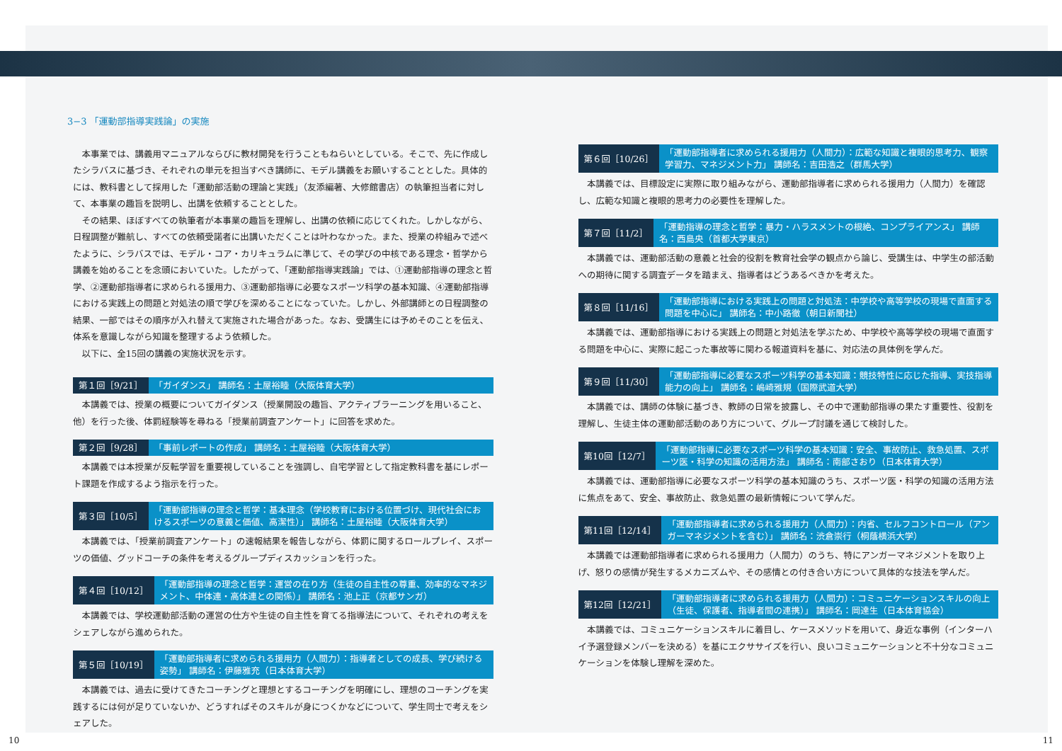3−3 「運動部指導実践論」の実施
本事業では、講義用マニュアルならびに教材開発を行うこともねらいとしている。そこで、先に作成したシラバスに基づき、それぞれの単元を担当すべき講師に、モデル講義をお願いすることとした。具体的には、教科書として採用した「運動部活動の理論と実践」（友添編著、大修館書店）の執筆担当者に対して、本事業の趣旨を説明し、出講を依頼することとした。
その結果、ほぼすべての執筆者が本事業の趣旨を理解し、出講の依頼に応じてくれた。しかしながら、日程調整が難航し、すべての依頼受諾者に出講いただくことは叶わなかった。また、授業の枠組みで述べたように、シラバスでは、モデル・コア・カリキュラムに準じて、その学びの中核である理念・哲学から講義を始めることを念頭においていた。したがって、「運動部指導実践論」では、①運動部指導の理念と哲学、②運動部指導者に求められる援用力、③運動部指導に必要なスポーツ科学の基本知識、④運動部指導における実践上の問題と対処法の順で学びを深めることになっていた。しかし、外部講師との日程調整の結果、一部ではその順序が入れ替えて実施された場合があった。なお、受講生には予めそのことを伝え、体系を意識しながら知識を整理するよう依頼した。
以下に、全15回の講義の実施状況を示す。
第１回［9/21］
「ガイダンス」 講師名：土屋裕睦（大阪体育大学）
本講義では、授業の概要についてガイダンス（授業開設の趣旨、アクティブラーニングを用いること、他）を行った後、体罰経験等を尋ねる「授業前調査アンケート」に回答を求めた。
第２回［9/28］
「事前レポートの作成」 講師名：土屋裕睦（大阪体育大学）
本講義では本授業が反転学習を重要視していることを強調し、自宅学習として指定教科書を基にレポート課題を作成するよう指示を行った。
第３回［10/5］
「運動部指導の理念と哲学：基本理念（学校教育における位置づけ、現代社会におけるスポーツの意義と価値、高潔性）」 講師名：土屋裕睦（大阪体育大学）
本講義では、「授業前調査アンケート」の速報結果を報告しながら、体罰に関するロールプレイ、スポーツの価値、グッドコーチの条件を考えるグループディスカッションを行った。
第４回［10/12］
「運動部指導の理念と哲学：運営の在り方（生徒の自主性の尊重、効率的なマネジメント、中体連・高体連との関係）」 講師名：池上正（京都サンガ）
本講義では、学校運動部活動の運営の仕方や生徒の自主性を育てる指導法について、それぞれの考えをシェアしながら進められた。
第５回［10/19］
「運動部指導者に求められる援用力（人間力）：指導者としての成長、学び続ける姿勢」 講師名：伊藤雅充（日本体育大学）
本講義では、過去に受けてきたコーチングと理想とするコーチングを明確にし、理想のコーチングを実践するには何が足りていないか、どうすればそのスキルが身につくかなどについて、学生同士で考えをシェアした。
第６回［10/26］
「運動部指導者に求められる援用力（人間力）：広範な知識と複眼的思考力、観察学習力、マネジメント力」 講師名：吉田浩之（群馬大学）
本講義では、目標設定に実際に取り組みながら、運動部指導者に求められる援用力（人間力）を確認し、広範な知識と複眼的思考力の必要性を理解した。
第７回［11/2］
「運動指導の理念と哲学：暴力・ハラスメントの根絶、コンプライアンス」 講師名：西島央（首都大学東京）
本講義では、運動部活動の意義と社会的役割を教育社会学の観点から論じ、受講生は、中学生の部活動への期待に関する調査データを踏まえ、指導者はどうあるべきかを考えた。
第８回［11/16］
「運動部指導における実践上の問題と対処法：中学校や高等学校の現場で直面する問題を中心に」 講師名：中小路徹（朝日新聞社）
本講義では、運動部指導における実践上の問題と対処法を学ぶため、中学校や高等学校の現場で直面する問題を中心に、実際に起こった事故等に関わる報道資料を基に、対応法の具体例を学んだ。
第９回［11/30］
「運動部指導に必要なスポーツ科学の基本知識：競技特性に応じた指導、実技指導能力の向上」 講師名：嶋崎雅規（国際武道大学）
本講義では、講師の体験に基づき、教師の日常を披露し、その中で運動部指導の果たす重要性、役割を理解し、生徒主体の運動部活動のあり方について、グループ討議を通じて検討した。
第10回［12/7］
「運動部指導に必要なスポーツ科学の基本知識：安全、事故防止、救急処置、スポーツ医・科学の知識の活用方法」 講師名：南部さおり（日本体育大学）
本講義では、運動部指導に必要なスポーツ科学の基本知識のうち、スポーツ医・科学の知識の活用方法に焦点をあて、安全、事故防止、救急処置の最新情報について学んだ。
第11回［12/14］
「運動部指導者に求められる援用力（人間力）：内省、セルフコントロール（アンガーマネジメントを含む）」 講師名：渋倉崇行（桐蔭横浜大学）
本講義では運動部指導者に求められる援用力（人間力）のうち、特にアンガーマネジメントを取り上げ、怒りの感情が発生するメカニズムや、その感情との付き合い方について具体的な技法を学んだ。
第12回［12/21］
「運動部指導者に求められる援用力（人間力）：コミュニケーションスキルの向上（生徒、保護者、指導者間の連携）」 講師名：岡達生（日本体育協会）
本講義では、コミュニケーションスキルに着目し、ケースメソッドを用いて、身近な事例（インターハイ予選登録メンバーを決める）を基にエクササイズを行い、良いコミュニケーションと不十分なコミュニケーションを体験し理解を深めた。
10 11